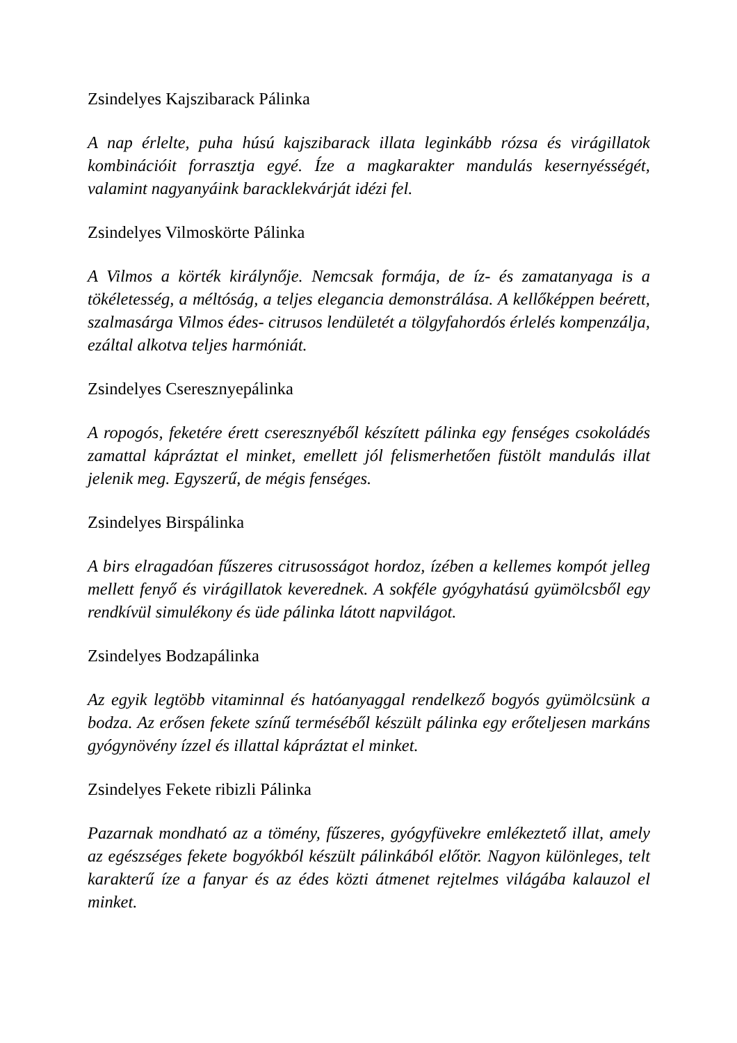Zsindelyes Kajszibarack Pálinka
A nap érlelte, puha húsú kajszibarack illata leginkább rózsa és virágillatok kombinációit forrasztja egyé. Íze a magkarakter mandulás kesernyésségét, valamint nagyanyáink baracklekvárját idézi fel.
Zsindelyes Vilmoskörte Pálinka
A Vilmos a körték királynője. Nemcsak formája, de íz- és zamatanyaga is a tökéletesség, a méltóság, a teljes elegancia demonstrálása. A kellőképpen beérett, szalmasárga Vilmos édes- citrusos lendületét a tölgyfahordós érlelés kompenzálja, ezáltal alkotva teljes harmóniát.
Zsindelyes Cseresznyepálinka
A ropogós, feketére érett cseresznyéből készített pálinka egy fenséges csokoládés zamattal kápráztat el minket, emellett jól felismerhetően füstölt mandulás illat jelenik meg. Egyszerű, de mégis fenséges.
Zsindelyes Birspálinka
A birs elragadóan fűszeres citrusosságot hordoz, ízében a kellemes kompót jelleg mellett fenyő és virágillatok keverednek. A sokféle gyógyhatású gyümölcsből egy rendkívül simulékony és üde pálinka látott napvilágot.
Zsindelyes Bodzapálinka
Az egyik legtöbb vitaminnal és hatóanyaggal rendelkező bogyós gyümölcsünk a bodza. Az erősen fekete színű terméséből készült pálinka egy erőteljesen markáns gyógynövény ízzel és illattal kápráztat el minket.
Zsindelyes Fekete ribizli Pálinka
Pazarnak mondható az a tömény, fűszeres, gyógyfüvekre emlékeztető illat, amely az egészséges fekete bogyókból készült pálinkából előtör. Nagyon különleges, telt karakterű íze a fanyar és az édes közti átmenet rejtelmes világába kalauzol el minket.